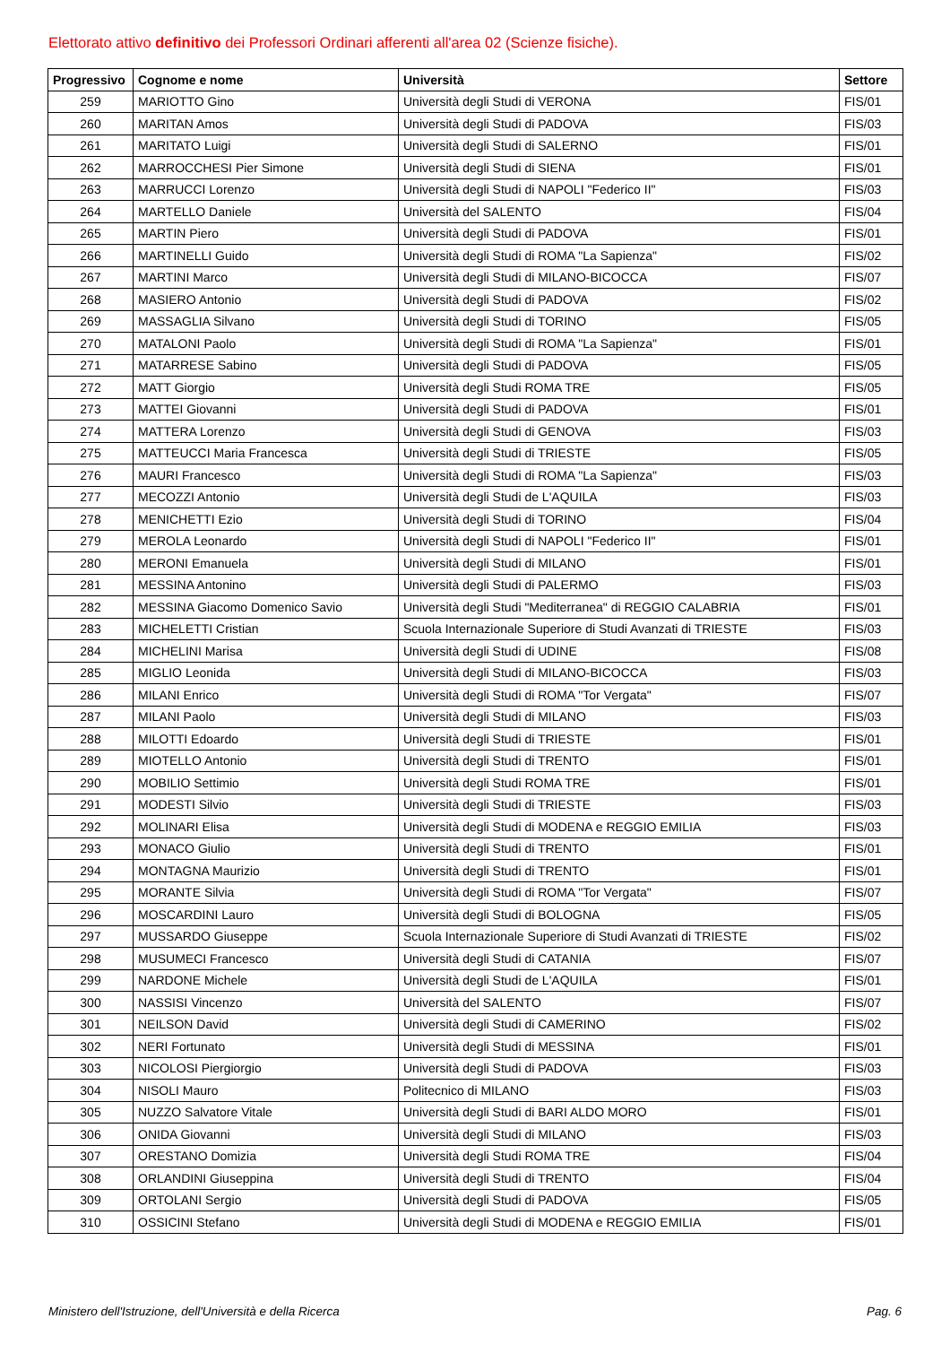Elettorato attivo definitivo dei Professori Ordinari afferenti all'area 02 (Scienze fisiche).
| Progressivo | Cognome e nome | Università | Settore |
| --- | --- | --- | --- |
| 259 | MARIOTTO Gino | Università degli Studi di VERONA | FIS/01 |
| 260 | MARITAN Amos | Università degli Studi di PADOVA | FIS/03 |
| 261 | MARITATO Luigi | Università degli Studi di SALERNO | FIS/01 |
| 262 | MARROCCHESI Pier Simone | Università degli Studi di SIENA | FIS/01 |
| 263 | MARRUCCI Lorenzo | Università degli Studi di NAPOLI "Federico II" | FIS/03 |
| 264 | MARTELLO Daniele | Università del SALENTO | FIS/04 |
| 265 | MARTIN Piero | Università degli Studi di PADOVA | FIS/01 |
| 266 | MARTINELLI Guido | Università degli Studi di ROMA "La Sapienza" | FIS/02 |
| 267 | MARTINI Marco | Università degli Studi di MILANO-BICOCCA | FIS/07 |
| 268 | MASIERO Antonio | Università degli Studi di PADOVA | FIS/02 |
| 269 | MASSAGLIA Silvano | Università degli Studi di TORINO | FIS/05 |
| 270 | MATALONI Paolo | Università degli Studi di ROMA "La Sapienza" | FIS/01 |
| 271 | MATARRESE Sabino | Università degli Studi di PADOVA | FIS/05 |
| 272 | MATT Giorgio | Università degli Studi ROMA TRE | FIS/05 |
| 273 | MATTEI Giovanni | Università degli Studi di PADOVA | FIS/01 |
| 274 | MATTERA Lorenzo | Università degli Studi di GENOVA | FIS/03 |
| 275 | MATTEUCCI Maria Francesca | Università degli Studi di TRIESTE | FIS/05 |
| 276 | MAURI Francesco | Università degli Studi di ROMA "La Sapienza" | FIS/03 |
| 277 | MECOZZI Antonio | Università degli Studi de L'AQUILA | FIS/03 |
| 278 | MENICHETTI Ezio | Università degli Studi di TORINO | FIS/04 |
| 279 | MEROLA Leonardo | Università degli Studi di NAPOLI "Federico II" | FIS/01 |
| 280 | MERONI Emanuela | Università degli Studi di MILANO | FIS/01 |
| 281 | MESSINA Antonino | Università degli Studi di PALERMO | FIS/03 |
| 282 | MESSINA Giacomo Domenico Savio | Università degli Studi "Mediterranea" di REGGIO CALABRIA | FIS/01 |
| 283 | MICHELETTI Cristian | Scuola Internazionale Superiore di Studi Avanzati di TRIESTE | FIS/03 |
| 284 | MICHELINI Marisa | Università degli Studi di UDINE | FIS/08 |
| 285 | MIGLIO Leonida | Università degli Studi di MILANO-BICOCCA | FIS/03 |
| 286 | MILANI Enrico | Università degli Studi di ROMA "Tor Vergata" | FIS/07 |
| 287 | MILANI Paolo | Università degli Studi di MILANO | FIS/03 |
| 288 | MILOTTI Edoardo | Università degli Studi di TRIESTE | FIS/01 |
| 289 | MIOTELLO Antonio | Università degli Studi di TRENTO | FIS/01 |
| 290 | MOBILIO Settimio | Università degli Studi ROMA TRE | FIS/01 |
| 291 | MODESTI Silvio | Università degli Studi di TRIESTE | FIS/03 |
| 292 | MOLINARI Elisa | Università degli Studi di MODENA e REGGIO EMILIA | FIS/03 |
| 293 | MONACO Giulio | Università degli Studi di TRENTO | FIS/01 |
| 294 | MONTAGNA Maurizio | Università degli Studi di TRENTO | FIS/01 |
| 295 | MORANTE Silvia | Università degli Studi di ROMA "Tor Vergata" | FIS/07 |
| 296 | MOSCARDINI Lauro | Università degli Studi di BOLOGNA | FIS/05 |
| 297 | MUSSARDO Giuseppe | Scuola Internazionale Superiore di Studi Avanzati di TRIESTE | FIS/02 |
| 298 | MUSUMECI Francesco | Università degli Studi di CATANIA | FIS/07 |
| 299 | NARDONE Michele | Università degli Studi de L'AQUILA | FIS/01 |
| 300 | NASSISI Vincenzo | Università del SALENTO | FIS/07 |
| 301 | NEILSON David | Università degli Studi di CAMERINO | FIS/02 |
| 302 | NERI Fortunato | Università degli Studi di MESSINA | FIS/01 |
| 303 | NICOLOSI Piergiorgio | Università degli Studi di PADOVA | FIS/03 |
| 304 | NISOLI Mauro | Politecnico di MILANO | FIS/03 |
| 305 | NUZZO Salvatore Vitale | Università degli Studi di BARI ALDO MORO | FIS/01 |
| 306 | ONIDA Giovanni | Università degli Studi di MILANO | FIS/03 |
| 307 | ORESTANO Domizia | Università degli Studi ROMA TRE | FIS/04 |
| 308 | ORLANDINI Giuseppina | Università degli Studi di TRENTO | FIS/04 |
| 309 | ORTOLANI Sergio | Università degli Studi di PADOVA | FIS/05 |
| 310 | OSSICINI Stefano | Università degli Studi di MODENA e REGGIO EMILIA | FIS/01 |
Ministero dell'Istruzione, dell'Università e della Ricerca
Pag. 6